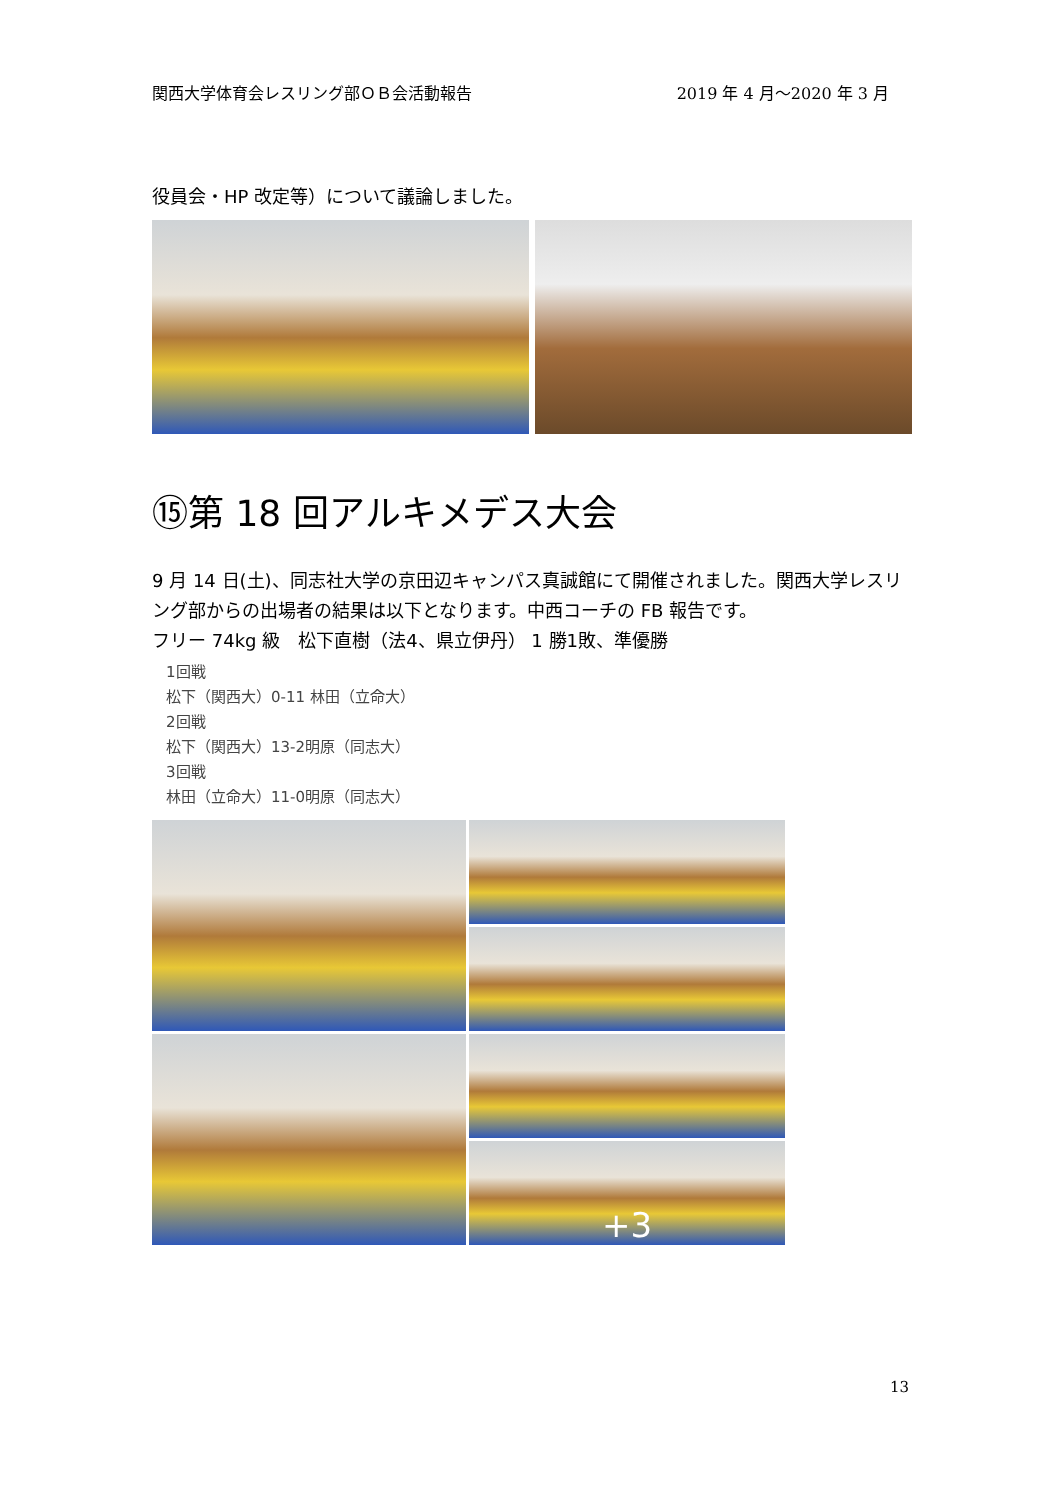関西大学体育会レスリング部ＯＢ会活動報告 2019 年 4 月～2020 年 3 月
役員会・HP 改定等）について議論しました。
⑮第 18 回アルキメデス大会
9 月 14 日(土)、同志社大学の京田辺キャンパス真誠館にて開催されました。関西大学レスリング部からの出場者の結果は以下となります。中西コーチの FB 報告です。
フリー 74kg 級　松下直樹（法4、県立伊丹） 1 勝1敗、準優勝
1回戦
松下（関西大）0-11 林田（立命大）
2回戦
松下（関西大）13-2明原（同志大）
3回戦
林田（立命大）11-0明原（同志大）
+3
13